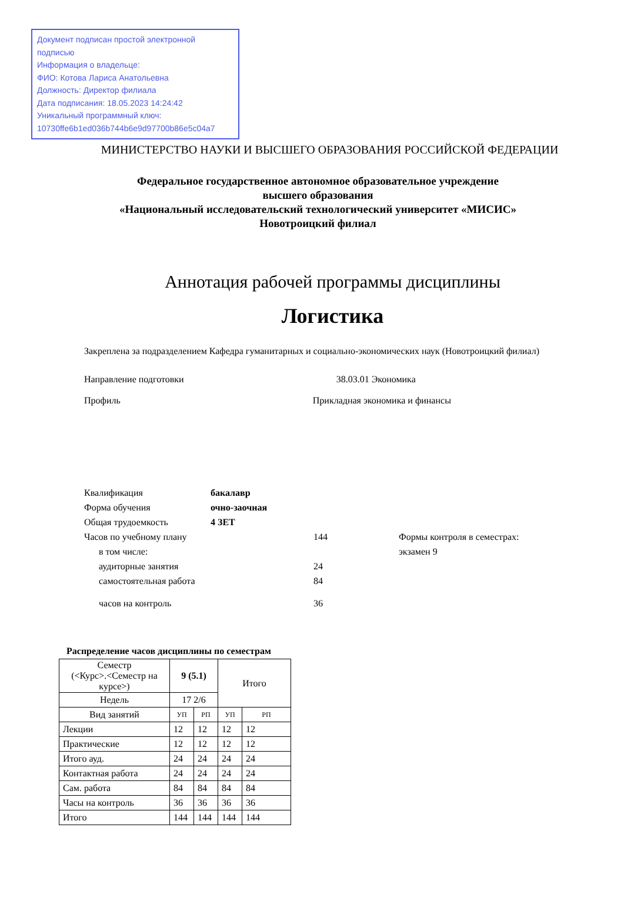Документ подписан простой электронной подписью
Информация о владельце:
ФИО: Котова Лариса Анатольевна
Должность: Директор филиала
Дата подписания: 18.05.2023 14:24:42
Уникальный программный ключ:
10730ffe6b1ed036b744b6e9d97700b86e5c04a7
МИНИСТЕРСТВО НАУКИ И ВЫСШЕГО ОБРАЗОВАНИЯ РОССИЙСКОЙ ФЕДЕРАЦИИ
Федеральное государственное автономное образовательное учреждение
высшего образования
«Национальный исследовательский технологический университет «МИСИС»
Новотроицкий филиал
Аннотация рабочей программы дисциплины
Логистика
Закреплена за подразделением Кафедра гуманитарных и социально-экономических наук (Новотроицкий филиал)
Направление подготовки 38.03.01 Экономика
Профиль Прикладная экономика и финансы
Квалификация бакалавр
Форма обучения очно-заочная
Общая трудоемкость 4 ЗЕТ
Часов по учебному плану 144 Формы контроля в семестрах:
в том числе: экзамен 9
аудиторные занятия 24
самостоятельная работа 84
часов на контроль 36
Распределение часов дисциплины по семестрам
| Семестр (<Курс>.<Семестр на курсе>) | 9 (5.1) | | Итого | |
| Недель | 17 2/6 | | | |
| Вид занятий | УП | РП | УП | РП |
| Лекции | 12 | 12 | 12 | 12 |
| Практические | 12 | 12 | 12 | 12 |
| Итого ауд. | 24 | 24 | 24 | 24 |
| Контактная работа | 24 | 24 | 24 | 24 |
| Сам. работа | 84 | 84 | 84 | 84 |
| Часы на контроль | 36 | 36 | 36 | 36 |
| Итого | 144 | 144 | 144 | 144 |